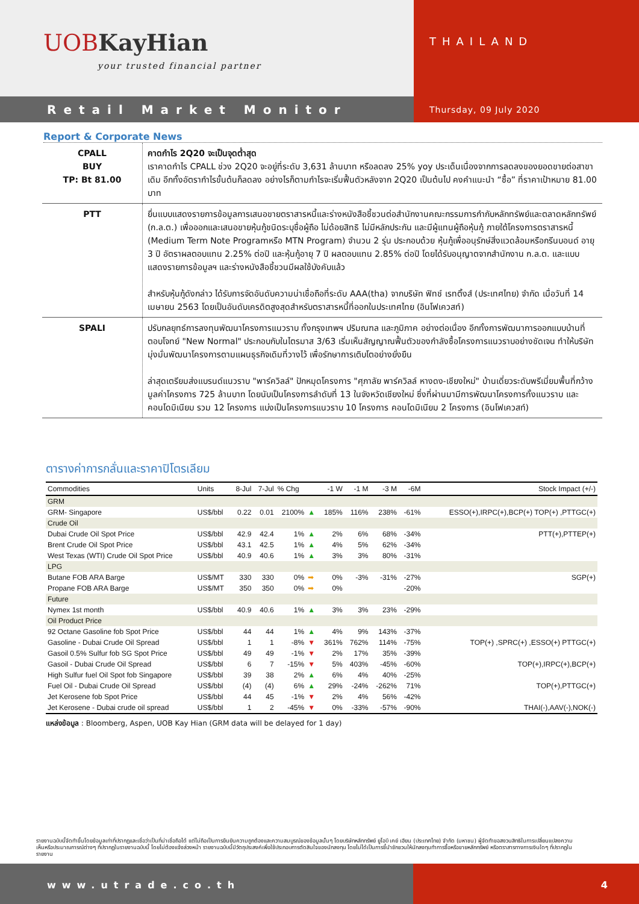UOB KayHian
your trusted financial partner
THAILAND
Retail Market Monitor
Thursday, 09 July 2020
Report & Corporate News
| CPALL BUY TP: Bt 81.00 | คาดกำไร 2Q20 จะเป็นจุดต่ำสุด เราคาดกำไร CPALL ช่วง 2Q20 จะอยู่ที่ระดับ 3,631 ล้านบาท หรือลดลง 25% yoy ประเด็นเนื่องจากการลดลงของยอดขายต่อสาขาเดิม อีกทั้งอัตรากำไรขั้นต้นก็ลดลง อย่างไรก็ตามกำไรจะเริ่มฟื้นตัวหลังจาก 2Q20 เป็นต้นไป คงคำแนะนำ “ซื้อ” ที่ราคาเป้าหมาย 81.00 บาท |
| PTT | ยื่นแบบแสดงรายการข้อมูลการเสนอขายตราสารหนี้และร่างหนังสือชี้ชวนต่อสำนักงานคณะกรรมการกำกับหลักทรัพย์และตลาดหลักทรัพย์ (ก.ล.ต.) เพื่อออกและเสนอขายหุ้นกู้ชนิดระบุชื่อผู้ถือ ไม่ด้อยสิทธิ ไม่มีหลักประกัน และมีผู้แทนผู้ถือหุ้นกู้ ภายใต้โครงการตราสารหนี้ (Medium Term Note Programหรือ MTN Program) จำนวน 2 รุ่น ประกอบด้วย หุ้นกู้เพื่ออนุรักษ์สิ่งแวดล้อมหรือกรีนบอนด์ อายุ 3 ปี อัตราผลตอบแทน 2.25% ต่อปี และหุ้นกู้อายุ 7 ปี ผลตอบแทน 2.85% ต่อปี โดยได้รับอนุญาตจากสำนักงาน ก.ล.ต. และแบบแสดงรายการข้อมูลฯ และร่างหนังสือชี้ชวนมีผลใช้บังคับแล้ว สำหรับหุ้นกู้ดังกล่าว ได้รับการจัดอันดับความน่าเชื่อถือที่ระดับ AAA(tha) จากบริษัท ฟิทช์ เรทติ้งส์ (ประเทศไทย) จำกัด เมื่อวันที่ 14 เมษายน 2563 โดยเป็นอันดับเครดิตสูงสุดสำหรับตราสารหนี้ที่ออกในประเทศไทย (อินโฟเควสท์) |
| SPALI | ปรับกลยุทธ์การลงทุนพัฒนาโครงการแนวราบ ทั้งกรุงเทพฯ ปริมณฑล และภูมิภาค อย่างต่อเนื่อง อีกทั้งการพัฒนาการออกแบบบ้านที่ตอบโจทย์ "New Normal" ประกอบกับในไตรมาส 3/63 เริ่มเห็นสัญญาณฟื้นตัวของกำลังซื้อโครงการแนวราบอย่างชัดเจน ทำให้บริษัทมุ่งมั่นพัฒนาโครงการตามแผนธุรกิจเดิมที่วางไว้ เพื่อรักษาการเติบโตอย่างยั่งยืน ล่าสุดเตรียมส่งแบรนด์แนวราบ "พาร์ควิลล์" ปักหมุดโครงการ "ศุภาลัย พาร์ควิลล์ หางดง-เชียงใหม่" บ้านเดี่ยวระดับพรีเมี่ยมพื้นที่กว้าง มูลค่าโครงการ 725 ล้านบาท โดยนับเป็นโครงการลำดับที่ 13 ในจังหวัดเชียงใหม่ ซึ่งที่ผ่านมามีการพัฒนาโครงการทั้งแนวราบ และคอนโดมิเนียม รวม 12 โครงการ แบ่งเป็นโครงการแนวราบ 10 โครงการ คอนโดมิเนียม 2 โครงการ (อินโฟเควสท์) |
ตารางค่าการกลั่นและราคาปิโตรเลียม
| Commodities | Units | 8-Jul | 7-Jul | % Chg | | -1 W | -1 M | -3 M | -6M | Stock Impact (+/-) |
| --- | --- | --- | --- | --- | --- | --- | --- | --- | --- | --- |
| GRM | | | | | | | | | | |
| GRM- Singapore | US$/bbl | 0.22 | 0.01 | 2100% | ▲ | 185% | 116% | 238% | -61% | ESSO(+),IRPC(+),BCP(+) TOP(+) ,PTTGC(+) |
| Crude Oil | | | | | | | | | | |
| Dubai Crude Oil Spot Price | US$/bbl | 42.9 | 42.4 | 1% | ▲ | 2% | 6% | 68% | -34% | PTT(+),PTTEP(+) |
| Brent Crude Oil Spot Price | US$/bbl | 43.1 | 42.5 | 1% | ▲ | 4% | 5% | 62% | -34% | |
| West Texas (WTI) Crude Oil Spot Price | US$/bbl | 40.9 | 40.6 | 1% | ▲ | 3% | 3% | 80% | -31% | |
| LPG | | | | | | | | | | |
| Butane FOB ARA Barge | US$/MT | 330 | 330 | 0% | ➡ | 0% | -3% | -31% | -27% | SGP(+) |
| Propane FOB ARA Barge | US$/MT | 350 | 350 | 0% | ➡ | 0% | | | -20% | |
| Future | | | | | | | | | | |
| Nymex 1st month | US$/bbl | 40.9 | 40.6 | 1% | ▲ | 3% | 3% | 23% | -29% | |
| Oil Product Price | | | | | | | | | | |
| 92 Octane Gasoline fob Spot Price | US$/bbl | 44 | 44 | 1% | ▲ | 4% | 9% | 143% | -37% | |
| Gasoline - Dubai Crude Oil Spread | US$/bbl | 1 | 1 | -8% | ▼ | 361% | 762% | 114% | -75% | TOP(+) ,SPRC(+) ,ESSO(+) PTTGC(+) |
| Gasoil 0.5% Sulfur fob SG Spot Price | US$/bbl | 49 | 49 | -1% | ▼ | 2% | 17% | 35% | -39% | |
| Gasoil - Dubai Crude Oil Spread | US$/bbl | 6 | 7 | -15% | ▼ | 5% | 403% | -45% | -60% | TOP(+),IRPC(+),BCP(+) |
| High Sulfur fuel Oil Spot fob Singapore | US$/bbl | 39 | 38 | 2% | ▲ | 6% | 4% | 40% | -25% | |
| Fuel Oil - Dubai Crude Oil Spread | US$/bbl | (4) | (4) | 6% | ▲ | 29% | -24% | -262% | 71% | TOP(+),PTTGC(+) |
| Jet Kerosene fob Spot Price | US$/bbl | 44 | 45 | -1% | ▼ | 2% | 4% | 56% | -42% | |
| Jet Kerosene - Dubai crude oil spread | US$/bbl | 1 | 2 | -45% | ▼ | 0% | -33% | -57% | -90% | THAI(-),AAV(-),NOK(-) |
แหล่งข้อมูล : Bloomberg, Aspen, UOB Kay Hian (GRM data will be delayed for 1 day)
รายงานฉบับนี้จัดทำขึ้นโดยข้อมูลเท่าที่ปรากฏและเชื่อว่าเป็นที่น่าเชื่อถือได้ แต่ไม่ถือเป็นการยืนยันความถูกต้องและความสมบูรณ์ของข้อมูลนั้นๆ โดยบริษัทหลักทรัพย์ ยูโอบี เคย์ เฮียน (ประเทศไทย) จำกัด (มหาชน) ผู้จัดทำขอสงวนสิทธิในการเปลี่ยนแปลงความเห็นหรือประมาณการณ์ต่างๆ ที่ปรากฏในรายงานฉบับนี้ โดยไม่ต้องแจ้งล่วงหน้า รายงานฉบับนี้มีวัตถุประสงค์เพื่อใช้ประกอบการตัดสินใจของนักลงทุน โดยไม่ได้เป็นการชี้นำชักชวนให้นักลงทุนทำการซื้อหรือขายหลักทรัพย์ หรือตราสารทางการเงินใดๆ ที่ปรากฏในรายงาน
www.utrade.co.th 4